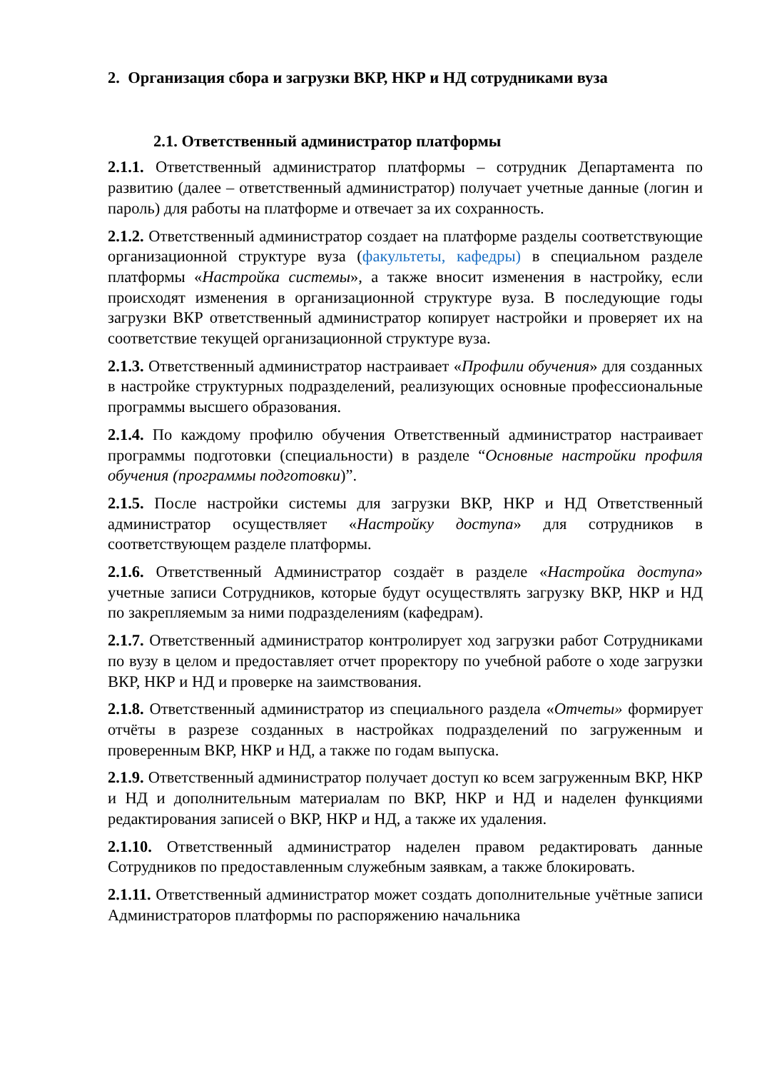2. Организация сбора и загрузки ВКР, НКР и НД сотрудниками вуза
2.1. Ответственный администратор платформы
2.1.1. Ответственный администратор платформы – сотрудник Департамента по развитию (далее – ответственный администратор) получает учетные данные (логин и пароль) для работы на платформе и отвечает за их сохранность.
2.1.2. Ответственный администратор создает на платформе разделы соответствующие организационной структуре вуза (факультеты, кафедры) в специальном разделе платформы «Настройка системы», а также вносит изменения в настройку, если происходят изменения в организационной структуре вуза. В последующие годы загрузки ВКР ответственный администратор копирует настройки и проверяет их на соответствие текущей организационной структуре вуза.
2.1.3. Ответственный администратор настраивает «Профили обучения» для созданных в настройке структурных подразделений, реализующих основные профессиональные программы высшего образования.
2.1.4. По каждому профилю обучения Ответственный администратор настраивает программы подготовки (специальности) в разделе “Основные настройки профиля обучения (программы подготовки)”.
2.1.5. После настройки системы для загрузки ВКР, НКР и НД Ответственный администратор осуществляет «Настройку доступа» для сотрудников в соответствующем разделе платформы.
2.1.6. Ответственный Администратор создаёт в разделе «Настройка доступа» учетные записи Сотрудников, которые будут осуществлять загрузку ВКР, НКР и НД по закрепляемым за ними подразделениям (кафедрам).
2.1.7. Ответственный администратор контролирует ход загрузки работ Сотрудниками по вузу в целом и предоставляет отчет проректору по учебной работе о ходе загрузки ВКР, НКР и НД и проверке на заимствования.
2.1.8. Ответственный администратор из специального раздела «Отчеты» формирует отчёты в разрезе созданных в настройках подразделений по загруженным и проверенным ВКР, НКР и НД, а также по годам выпуска.
2.1.9. Ответственный администратор получает доступ ко всем загруженным ВКР, НКР и НД и дополнительным материалам по ВКР, НКР и НД и наделен функциями редактирования записей о ВКР, НКР и НД, а также их удаления.
2.1.10. Ответственный администратор наделен правом редактировать данные Сотрудников по предоставленным служебным заявкам, а также блокировать.
2.1.11. Ответственный администратор может создать дополнительные учётные записи Администраторов платформы по распоряжению начальника